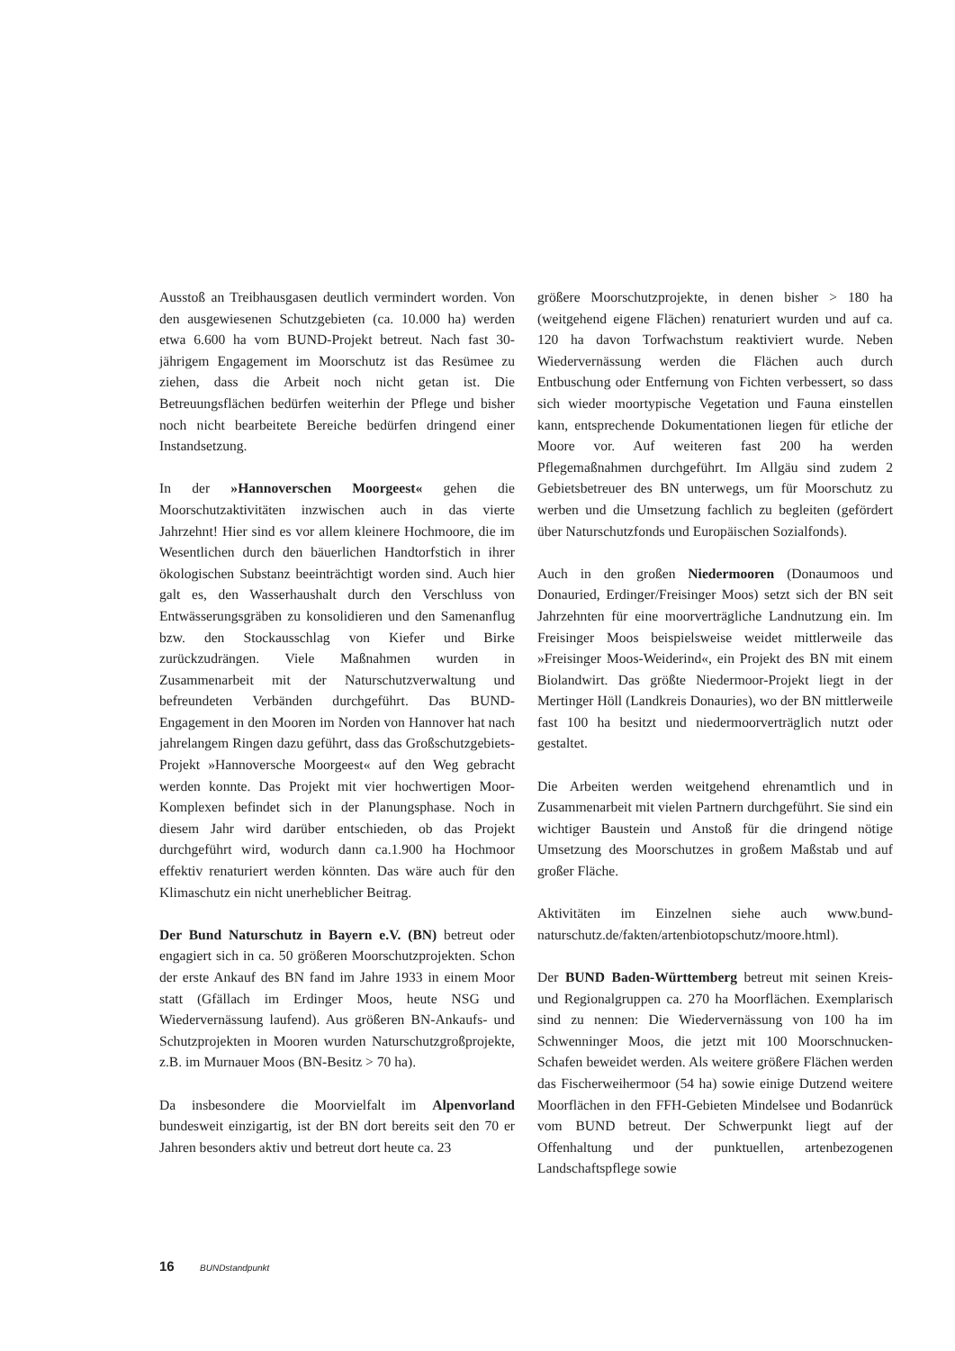Ausstoß an Treibhausgasen deutlich vermindert worden. Von den ausgewiesenen Schutzgebieten (ca. 10.000 ha) werden etwa 6.600 ha vom BUND-Projekt betreut. Nach fast 30-jährigem Engagement im Moorschutz ist das Resümee zu ziehen, dass die Arbeit noch nicht getan ist. Die Betreuungsflächen bedürfen weiterhin der Pflege und bisher noch nicht bearbeitete Bereiche bedürfen dringend einer Instandsetzung.
In der »Hannoverschen Moorgeest« gehen die Moorschutzaktivitäten inzwischen auch in das vierte Jahrzehnt! Hier sind es vor allem kleinere Hochmoore, die im Wesentlichen durch den bäuerlichen Handtorfstich in ihrer ökologischen Substanz beeinträchtigt worden sind. Auch hier galt es, den Wasserhaushalt durch den Verschluss von Entwässerungsgräben zu konsolidieren und den Samenanflug bzw. den Stockausschlag von Kiefer und Birke zurückzudrängen. Viele Maßnahmen wurden in Zusammenarbeit mit der Naturschutzverwaltung und befreundeten Verbänden durchgeführt. Das BUND-Engagement in den Mooren im Norden von Hannover hat nach jahrelangem Ringen dazu geführt, dass das Großschutzgebiets-Projekt »Hannoversche Moorgeest« auf den Weg gebracht werden konnte. Das Projekt mit vier hochwertigen Moor-Komplexen befindet sich in der Planungsphase. Noch in diesem Jahr wird darüber entschieden, ob das Projekt durchgeführt wird, wodurch dann ca.1.900 ha Hochmoor effektiv renaturiert werden könnten. Das wäre auch für den Klimaschutz ein nicht unerheblicher Beitrag.
Der Bund Naturschutz in Bayern e.V. (BN) betreut oder engagiert sich in ca. 50 größeren Moorschutzprojekten. Schon der erste Ankauf des BN fand im Jahre 1933 in einem Moor statt (Gfällach im Erdinger Moos, heute NSG und Wiedervernässung laufend). Aus größeren BN-Ankaufs- und Schutzprojekten in Mooren wurden Naturschutzgroßprojekte, z.B. im Murnauer Moos (BN-Besitz > 70 ha).
Da insbesondere die Moorvielfalt im Alpenvorland bundesweit einzigartig, ist der BN dort bereits seit den 70 er Jahren besonders aktiv und betreut dort heute ca. 23
größere Moorschutzprojekte, in denen bisher > 180 ha (weitgehend eigene Flächen) renaturiert wurden und auf ca. 120 ha davon Torfwachstum reaktiviert wurde. Neben Wiedervernässung werden die Flächen auch durch Entbuschung oder Entfernung von Fichten verbessert, so dass sich wieder moortypische Vegetation und Fauna einstellen kann, entsprechende Dokumentationen liegen für etliche der Moore vor. Auf weiteren fast 200 ha werden Pflegemaßnahmen durchgeführt. Im Allgäu sind zudem 2 Gebietsbetreuer des BN unterwegs, um für Moorschutz zu werben und die Umsetzung fachlich zu begleiten (gefördert über Naturschutzfonds und Europäischen Sozialfonds).
Auch in den großen Niedermooren (Donaumoos und Donauried, Erdinger/Freisinger Moos) setzt sich der BN seit Jahrzehnten für eine moorverträgliche Landnutzung ein. Im Freisinger Moos beispielsweise weidet mittlerweile das »Freisinger Moos-Weiderind«, ein Projekt des BN mit einem Biolandwirt. Das größte Niedermoor-Projekt liegt in der Mertinger Höll (Landkreis Donauries), wo der BN mittlerweile fast 100 ha besitzt und niedermoorverträglich nutzt oder gestaltet.
Die Arbeiten werden weitgehend ehrenamtlich und in Zusammenarbeit mit vielen Partnern durchgeführt. Sie sind ein wichtiger Baustein und Anstoß für die dringend nötige Umsetzung des Moorschutzes in großem Maßstab und auf großer Fläche.
Aktivitäten im Einzelnen siehe auch www.bund-naturschutz.de/fakten/artenbiotopschutz/moore.html).
Der BUND Baden-Württemberg betreut mit seinen Kreis- und Regionalgruppen ca. 270 ha Moorflächen. Exemplarisch sind zu nennen: Die Wiedervernässung von 100 ha im Schwenninger Moos, die jetzt mit 100 Moorschnucken-Schafen beweidet werden. Als weitere größere Flächen werden das Fischerweihermoor (54 ha) sowie einige Dutzend weitere Moorflächen in den FFH-Gebieten Mindelsee und Bodanrück vom BUND betreut. Der Schwerpunkt liegt auf der Offenhaltung und der punktuellen, artenbezogenen Landschaftspflege sowie
16 BUNDstandpunkt